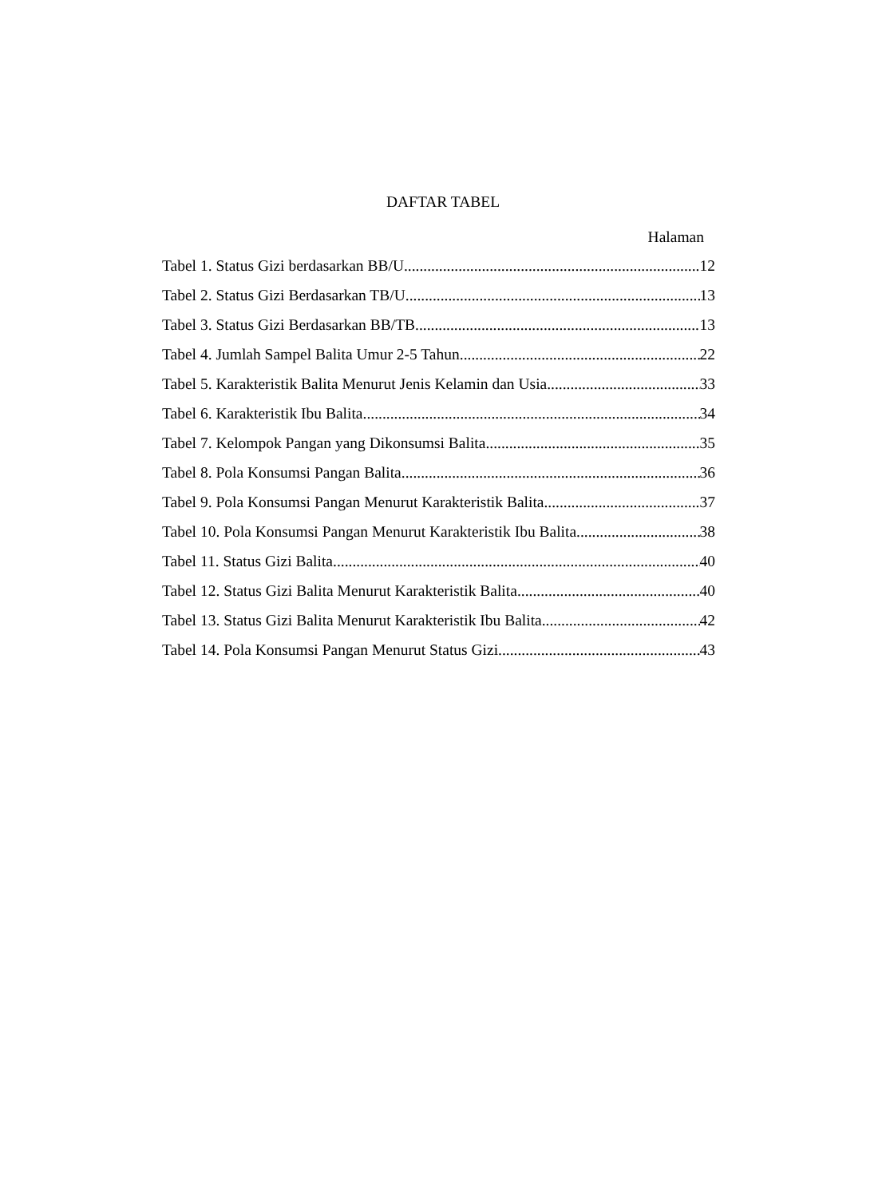DAFTAR TABEL
Halaman
Tabel 1. Status Gizi berdasarkan BB/U 12
Tabel 2. Status Gizi Berdasarkan TB/U 13
Tabel 3. Status Gizi Berdasarkan BB/TB 13
Tabel 4. Jumlah Sampel Balita Umur 2-5 Tahun 22
Tabel 5. Karakteristik Balita Menurut Jenis Kelamin dan Usia 33
Tabel 6. Karakteristik Ibu Balita 34
Tabel 7. Kelompok Pangan yang Dikonsumsi Balita 35
Tabel 8. Pola Konsumsi Pangan Balita 36
Tabel 9. Pola Konsumsi Pangan Menurut Karakteristik Balita 37
Tabel 10. Pola Konsumsi Pangan Menurut Karakteristik Ibu Balita 38
Tabel 11. Status Gizi Balita 40
Tabel 12. Status Gizi Balita Menurut Karakteristik Balita 40
Tabel 13. Status Gizi Balita Menurut Karakteristik Ibu Balita 42
Tabel 14. Pola Konsumsi Pangan Menurut Status Gizi 43